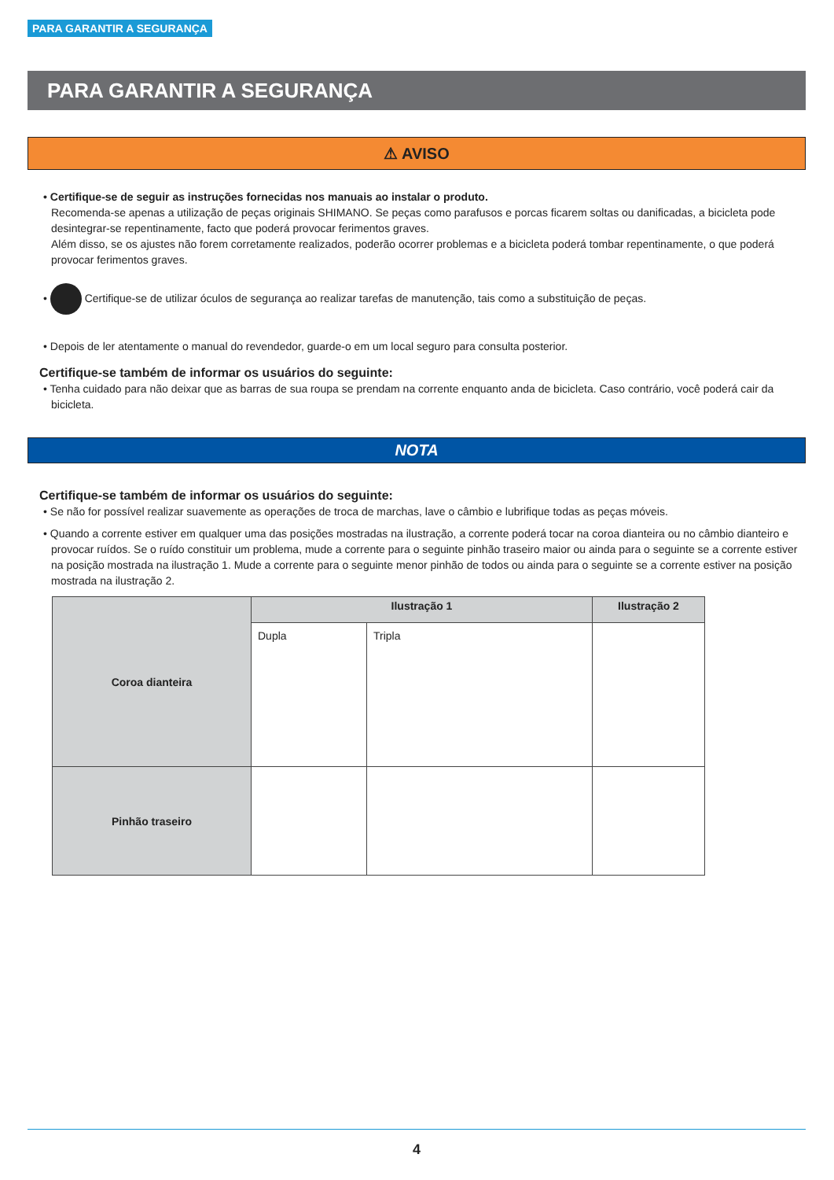PARA GARANTIR A SEGURANÇA
PARA GARANTIR A SEGURANÇA
⚠ AVISO
• Certifique-se de seguir as instruções fornecidas nos manuais ao instalar o produto.
Recomenda-se apenas a utilização de peças originais SHIMANO. Se peças como parafusos e porcas ficarem soltas ou danificadas, a bicicleta pode desintegrar-se repentinamente, facto que poderá provocar ferimentos graves.
Além disso, se os ajustes não forem corretamente realizados, poderão ocorrer problemas e a bicicleta poderá tombar repentinamente, o que poderá provocar ferimentos graves.
• Certifique-se de utilizar óculos de segurança ao realizar tarefas de manutenção, tais como a substituição de peças.
• Depois de ler atentamente o manual do revendedor, guarde-o em um local seguro para consulta posterior.
Certifique-se também de informar os usuários do seguinte:
• Tenha cuidado para não deixar que as barras de sua roupa se prendam na corrente enquanto anda de bicicleta. Caso contrário, você poderá cair da bicicleta.
NOTA
Certifique-se também de informar os usuários do seguinte:
• Se não for possível realizar suavemente as operações de troca de marchas, lave o câmbio e lubrifique todas as peças móveis.
• Quando a corrente estiver em qualquer uma das posições mostradas na ilustração, a corrente poderá tocar na coroa dianteira ou no câmbio dianteiro e provocar ruídos. Se o ruído constituir um problema, mude a corrente para o seguinte pinhão traseiro maior ou ainda para o seguinte se a corrente estiver na posição mostrada na ilustração 1. Mude a corrente para o seguinte menor pinhão de todos ou ainda para o seguinte se a corrente estiver na posição mostrada na ilustração 2.
| Coroa dianteira | Ilustração 1 | | Ilustração 2 |
| | Dupla | Tripla | |
| Pinhão traseiro | | | |
4